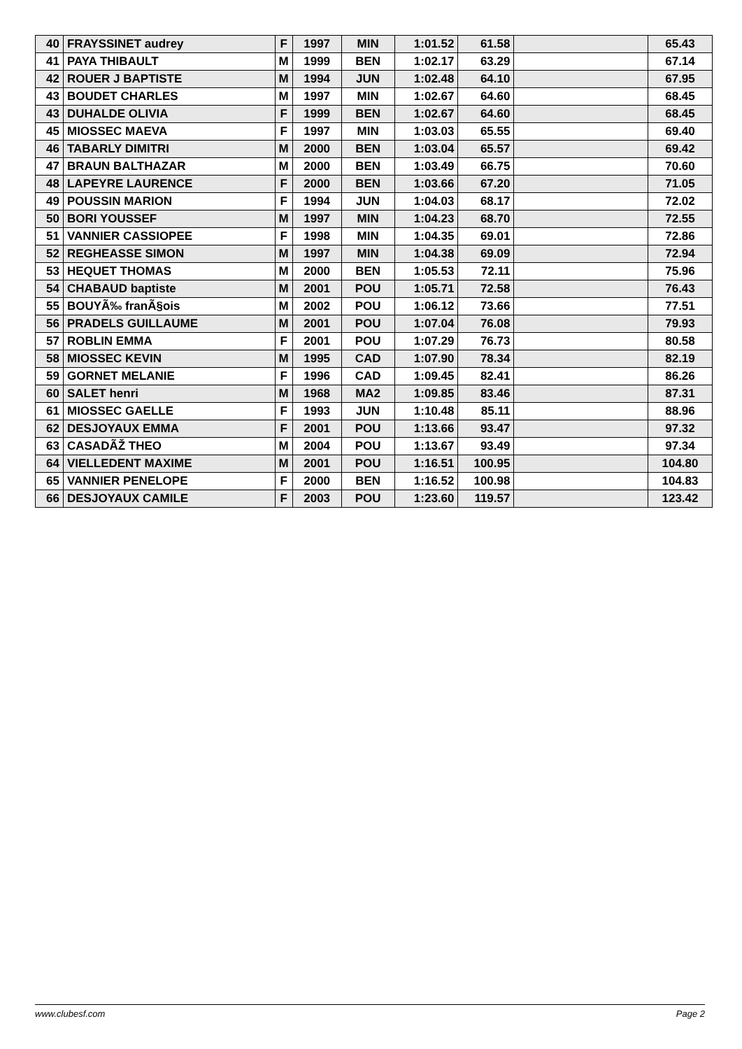| 40 | FRAYSSINET audrey | F | 1997 | MIN | 1:01.52 | 61.58 | | 65.43 |
| 41 | PAYA THIBAULT | M | 1999 | BEN | 1:02.17 | 63.29 | | 67.14 |
| 42 | ROUER J BAPTISTE | M | 1994 | JUN | 1:02.48 | 64.10 | | 67.95 |
| 43 | BOUDET CHARLES | M | 1997 | MIN | 1:02.67 | 64.60 | | 68.45 |
| 43 | DUHALDE OLIVIA | F | 1999 | BEN | 1:02.67 | 64.60 | | 68.45 |
| 45 | MIOSSEC MAEVA | F | 1997 | MIN | 1:03.03 | 65.55 | | 69.40 |
| 46 | TABARLY DIMITRI | M | 2000 | BEN | 1:03.04 | 65.57 | | 69.42 |
| 47 | BRAUN BALTHAZAR | M | 2000 | BEN | 1:03.49 | 66.75 | | 70.60 |
| 48 | LAPEYRE LAURENCE | F | 2000 | BEN | 1:03.66 | 67.20 | | 71.05 |
| 49 | POUSSIN MARION | F | 1994 | JUN | 1:04.03 | 68.17 | | 72.02 |
| 50 | BORI YOUSSEF | M | 1997 | MIN | 1:04.23 | 68.70 | | 72.55 |
| 51 | VANNIER CASSIOPEE | F | 1998 | MIN | 1:04.35 | 69.01 | | 72.86 |
| 52 | REGHEASSE SIMON | M | 1997 | MIN | 1:04.38 | 69.09 | | 72.94 |
| 53 | HEQUET THOMAS | M | 2000 | BEN | 1:05.53 | 72.11 | | 75.96 |
| 54 | CHABAUD baptiste | M | 2001 | POU | 1:05.71 | 72.58 | | 76.43 |
| 55 | BOUYÃ‰ franÃ§ois | M | 2002 | POU | 1:06.12 | 73.66 | | 77.51 |
| 56 | PRADELS GUILLAUME | M | 2001 | POU | 1:07.04 | 76.08 | | 79.93 |
| 57 | ROBLIN EMMA | F | 2001 | POU | 1:07.29 | 76.73 | | 80.58 |
| 58 | MIOSSEC KEVIN | M | 1995 | CAD | 1:07.90 | 78.34 | | 82.19 |
| 59 | GORNET MELANIE | F | 1996 | CAD | 1:09.45 | 82.41 | | 86.26 |
| 60 | SALET henri | M | 1968 | MA2 | 1:09.85 | 83.46 | | 87.31 |
| 61 | MIOSSEC GAELLE | F | 1993 | JUN | 1:10.48 | 85.11 | | 88.96 |
| 62 | DESJOYAUX EMMA | F | 2001 | POU | 1:13.66 | 93.47 | | 97.32 |
| 63 | CASADÃŽ THEO | M | 2004 | POU | 1:13.67 | 93.49 | | 97.34 |
| 64 | VIELLEDENT MAXIME | M | 2001 | POU | 1:16.51 | 100.95 | | 104.80 |
| 65 | VANNIER PENELOPE | F | 2000 | BEN | 1:16.52 | 100.98 | | 104.83 |
| 66 | DESJOYAUX CAMILE | F | 2003 | POU | 1:23.60 | 119.57 | | 123.42 |
www.clubesf.com Page 2